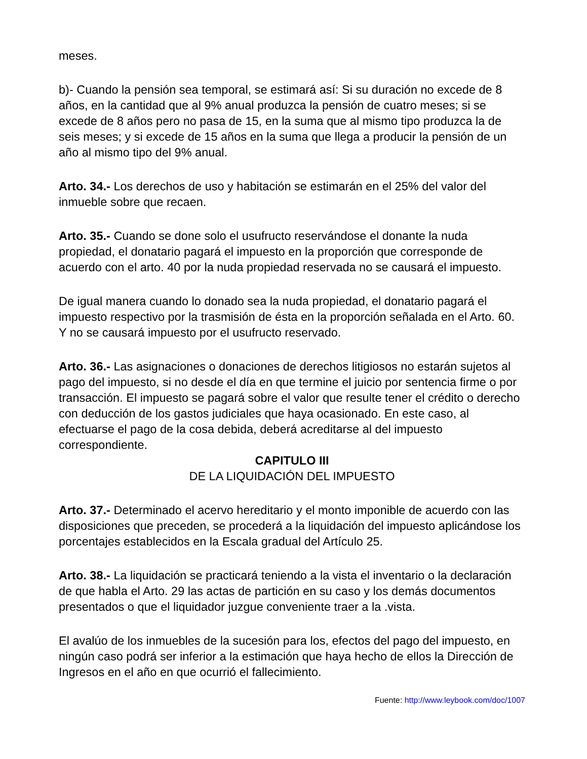meses.
b)- Cuando la pensión sea temporal, se estimará así: Si su duración no excede de 8 años, en la cantidad que al 9% anual produzca la pensión de cuatro meses; si se excede de 8 años pero no pasa de 15, en la suma que al mismo tipo produzca la de seis meses; y si excede de 15 años en la suma que llega a producir la pensión de un año al mismo tipo del 9% anual.
Arto. 34.- Los derechos de uso y habitación se estimarán en el 25% del valor del inmueble sobre que recaen.
Arto. 35.- Cuando se done solo el usufructo reservándose el donante la nuda propiedad, el donatario pagará el impuesto en la proporción que corresponde de acuerdo con el arto. 40 por la nuda propiedad reservada no se causará el impuesto.
De igual manera cuando lo donado sea la nuda propiedad, el donatario pagará el impuesto respectivo por la trasmisión de ésta en la proporción señalada en el Arto. 60. Y no se causará impuesto por el usufructo reservado.
Arto. 36.- Las asignaciones o donaciones de derechos litigiosos no estarán sujetos al pago del impuesto, si no desde el día en que termine el juicio por sentencia firme o por transacción. El impuesto se pagará sobre el valor que resulte tener el crédito o derecho con deducción de los gastos judiciales que haya ocasionado. En este caso, al efectuarse el pago de la cosa debida, deberá acreditarse al del impuesto correspondiente.
CAPITULO III
DE LA LIQUIDACIÓN DEL IMPUESTO
Arto. 37.- Determinado el acervo hereditario y el monto imponible de acuerdo con las disposiciones que preceden, se procederá a la liquidación del impuesto aplicándose los porcentajes establecidos en la Escala gradual del Artículo 25.
Arto. 38.- La liquidación se practicará teniendo a la vista el inventario o la declaración de que habla el Arto. 29 las actas de partición en su caso y los demás documentos presentados o que el liquidador juzgue conveniente traer a la .vista.
El avalúo de los inmuebles de la sucesión para los, efectos del pago del impuesto, en ningún caso podrá ser inferior a la estimación que haya hecho de ellos la Dirección de Ingresos en el año en que ocurrió el fallecimiento.
Fuente: http://www.leybook.com/doc/1007